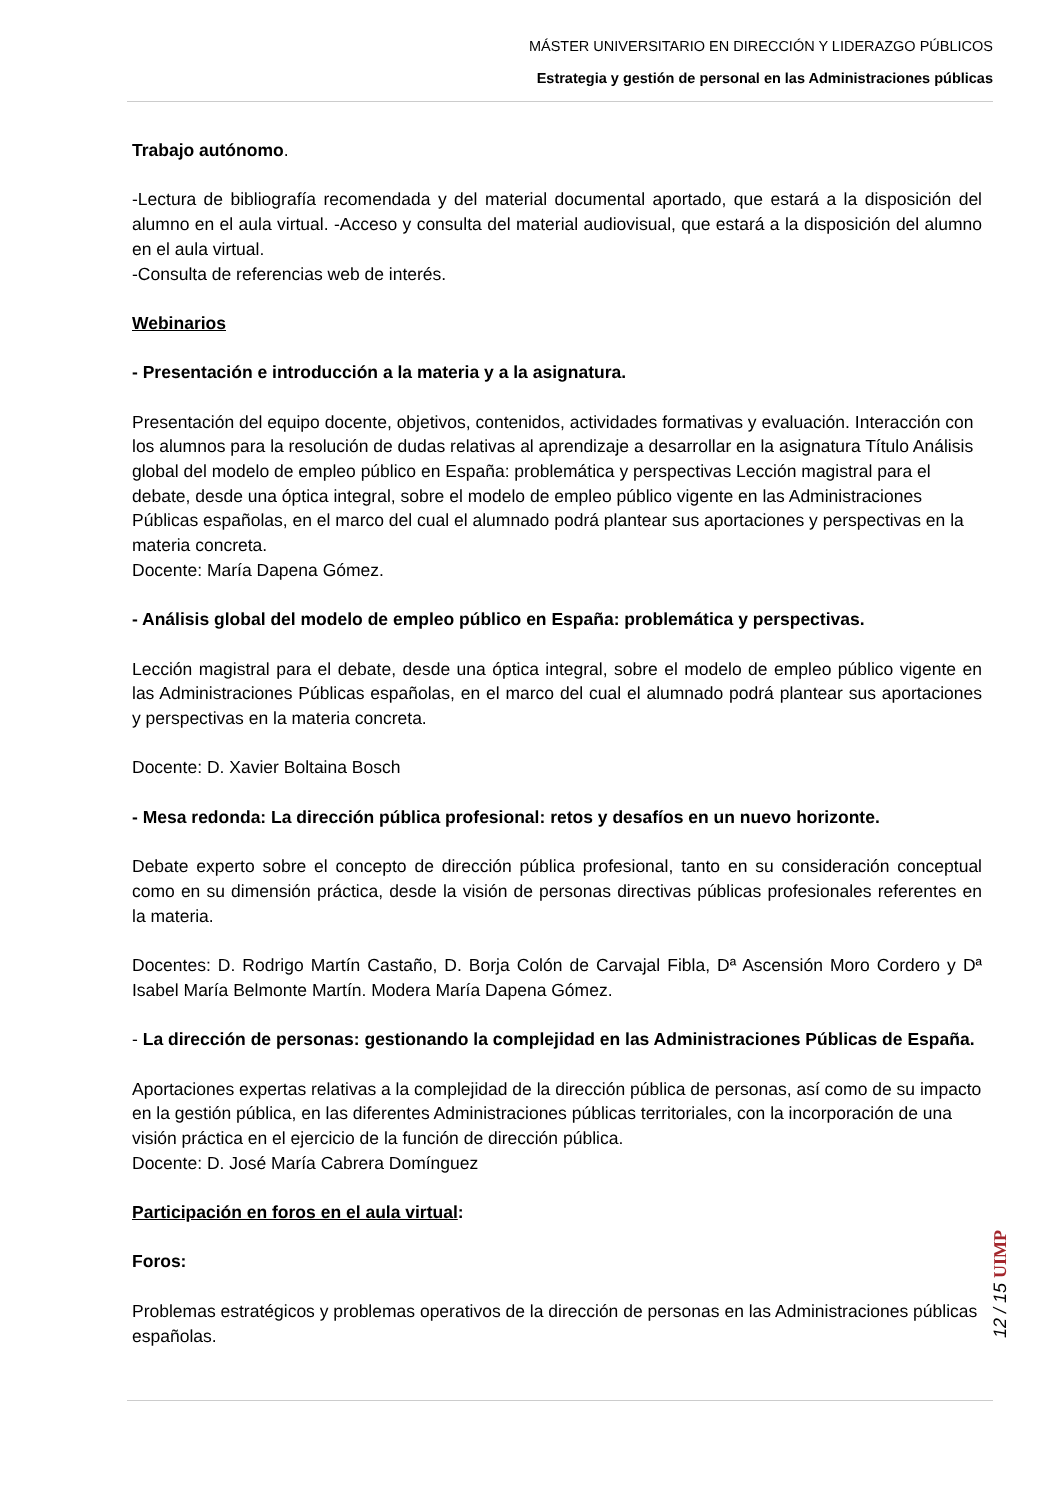MÁSTER UNIVERSITARIO EN DIRECCIÓN Y LIDERAZGO PÚBLICOS
Estrategia y gestión de personal en las Administraciones públicas
Trabajo autónomo.
-Lectura de bibliografía recomendada y del material documental aportado, que estará a la disposición del alumno en el aula virtual. -Acceso y consulta del material audiovisual, que estará a la disposición del alumno en el aula virtual.
-Consulta de referencias web de interés.
Webinarios
- Presentación e introducción a la materia y a la asignatura.
Presentación del equipo docente, objetivos, contenidos, actividades formativas y evaluación. Interacción con los alumnos para la resolución de dudas relativas al aprendizaje a desarrollar en la asignatura Título Análisis global del modelo de empleo público en España: problemática y perspectivas Lección magistral para el debate, desde una óptica integral, sobre el modelo de empleo público vigente en las Administraciones Públicas españolas, en el marco del cual el alumnado podrá plantear sus aportaciones y perspectivas en la materia concreta.
Docente: María Dapena Gómez.
- Análisis global del modelo de empleo público en España: problemática y perspectivas.
Lección magistral para el debate, desde una óptica integral, sobre el modelo de empleo público vigente en las Administraciones Públicas españolas, en el marco del cual el alumnado podrá plantear sus aportaciones y perspectivas en la materia concreta.
Docente: D. Xavier Boltaina Bosch
- Mesa redonda: La dirección pública profesional: retos y desafíos en un nuevo horizonte.
Debate experto sobre el concepto de dirección pública profesional, tanto en su consideración conceptual como en su dimensión práctica, desde la visión de personas directivas públicas profesionales referentes en la materia.
Docentes: D. Rodrigo Martín Castaño, D. Borja Colón de Carvajal Fibla, Dª Ascensión Moro Cordero y Dª Isabel María Belmonte Martín. Modera María Dapena Gómez.
- La dirección de personas: gestionando la complejidad en las Administraciones Públicas de España.
Aportaciones expertas relativas a la complejidad de la dirección pública de personas, así como de su impacto en la gestión pública, en las diferentes Administraciones públicas territoriales, con la incorporación de una visión práctica en el ejercicio de la función de dirección pública.
Docente: D. José María Cabrera Domínguez
Participación en foros en el aula virtual:
Foros:
Problemas estratégicos y problemas operativos de la dirección de personas en las Administraciones públicas españolas.
12 / 15 UIMP